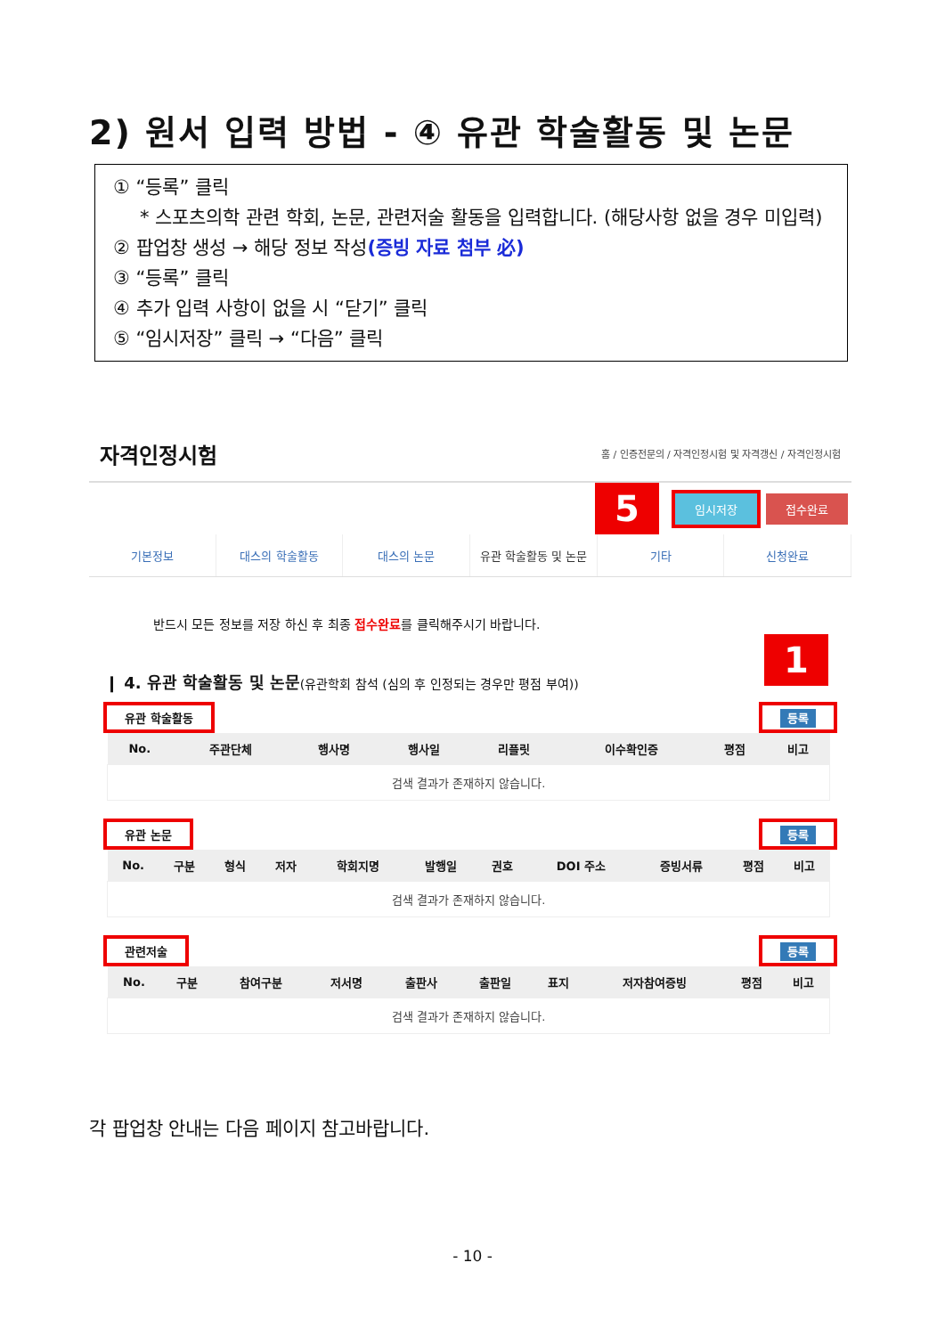2) 원서 입력 방법 - ④ 유관 학술활동 및 논문
① “등록” 클릭
* 스포츠의학 관련 학회, 논문, 관련저술 활동을 입력합니다. (해당사항 없을 경우 미입력)
② 팝업창 생성 → 해당 정보 작성(증빙 자료 첨부 必)
③ “등록” 클릭
④ 추가 입력 사항이 없을 시 “닫기” 클릭
⑤ “임시저장” 클릭 → “다음” 클릭
자격인정시험 홈 / 인증전문의 / 자격인정시험 및 자격갱신 / 자격인정시험
5
임시저장 접수완료
기본정보 대스의 학술활동 대스의 논문 유관 학술활동 및 논문 기타 신청완료
반드시 모든 정보를 저장 하신 후 최종 접수완료를 클릭해주시기 바랍니다.
❙ 4. 유관 학술활동 및 논문(유관학회 참석 (심의 후 인정되는 경우만 평점 부여)) 1
유관 학술활동 등록
| No. | 주관단체 | 행사명 | 행사일 | 리플릿 | 이수확인증 | 평점 | 비고 |
| --- | --- | --- | --- | --- | --- | --- | --- |
| 검색 결과가 존재하지 않습니다. | | | | | | | |
유관 논문 등록
| No. | 구분 | 형식 | 저자 | 학회지명 | 발행일 | 권호 | DOI 주소 | 증빙서류 | 평점 | 비고 |
| --- | --- | --- | --- | --- | --- | --- | --- | --- | --- | --- |
| 검색 결과가 존재하지 않습니다. | | | | | | | | | | |
관련저술 등록
| No. | 구분 | 참여구분 | 저서명 | 출판사 | 출판일 | 표지 | 저자참여증빙 | 평점 | 비고 |
| --- | --- | --- | --- | --- | --- | --- | --- | --- | --- |
| 검색 결과가 존재하지 않습니다. | | | | | | | | | |
각 팝업창 안내는 다음 페이지 참고바랍니다.
- 10 -